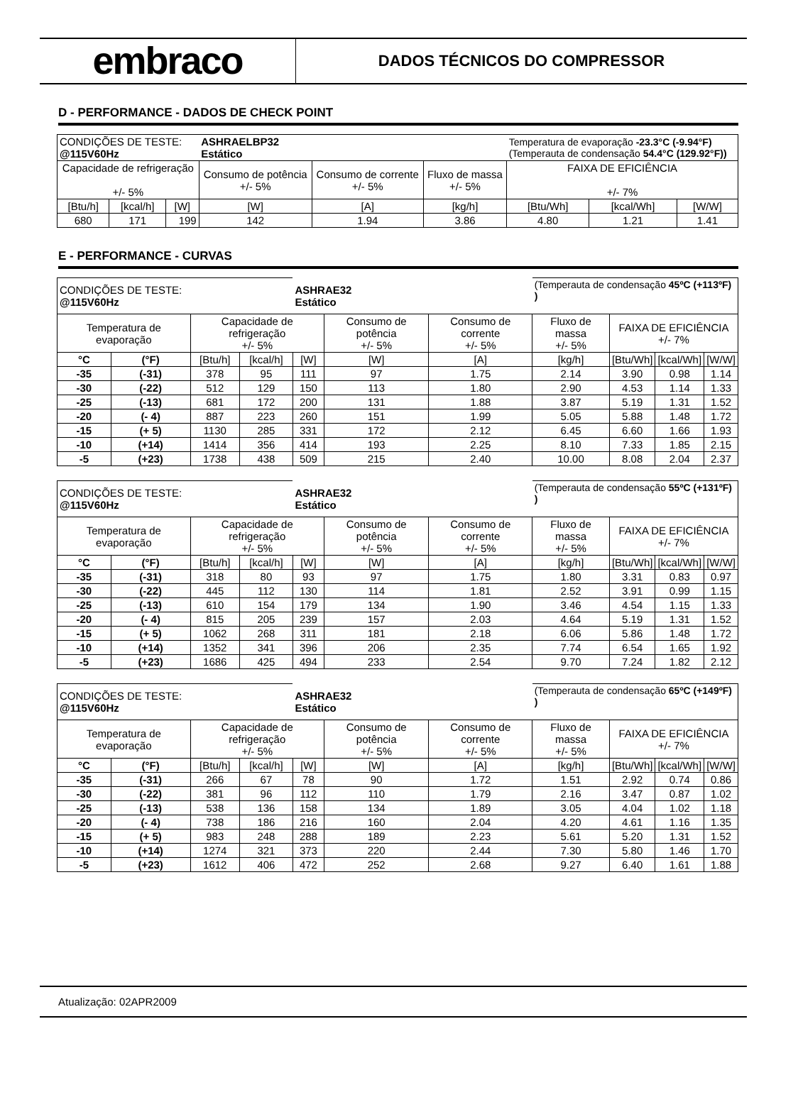embraco
DADOS TÉCNICOS DO COMPRESSOR
D - PERFORMANCE - DADOS DE CHECK POINT
| CONDIÇÕES DE TESTE: @115V60Hz | | | ASHRAELBP32 Estático | | | Temperatura de evaporação -23.3°C (-9.94°F) (Temperauta de condensação 54.4°C (129.92°F)) | | |
| Capacidade de refrigeração +/- 5% | | | Consumo de potência +/- 5% | Consumo de corrente +/- 5% | Fluxo de massa +/- 5% | FAIXA DE EFICIÊNCIA +/- 7% | | |
| [Btu/h] | [kcal/h] | [W] | [W] | [A] | [kg/h] | [Btu/Wh] | [kcal/Wh] | [W/W] |
| 680 | 171 | 199 | 142 | 1.94 | 3.86 | 4.80 | 1.21 | 1.41 |
E - PERFORMANCE - CURVAS
| CONDIÇÕES DE TESTE: @115V60Hz | | | | ASHRAE32 Estático | | | (Temperauta de condensação 45ºC (+113ºF) ) | | | |
| Temperatura de evaporação | | Capacidade de refrigeração +/- 5% | | | Consumo de potência +/- 5% | Consumo de corrente +/- 5% | Fluxo de massa +/- 5% | FAIXA DE EFICIÊNCIA +/- 7% | | |
| °C | (°F) | [Btu/h] | [kcal/h] | [W] | [W] | [A] | [kg/h] | [Btu/Wh] | [kcal/Wh] | [W/W] |
| -35 | (-31) | 378 | 95 | 111 | 97 | 1.75 | 2.14 | 3.90 | 0.98 | 1.14 |
| -30 | (-22) | 512 | 129 | 150 | 113 | 1.80 | 2.90 | 4.53 | 1.14 | 1.33 |
| -25 | (-13) | 681 | 172 | 200 | 131 | 1.88 | 3.87 | 5.19 | 1.31 | 1.52 |
| -20 | (- 4) | 887 | 223 | 260 | 151 | 1.99 | 5.05 | 5.88 | 1.48 | 1.72 |
| -15 | (+ 5) | 1130 | 285 | 331 | 172 | 2.12 | 6.45 | 6.60 | 1.66 | 1.93 |
| -10 | (+14) | 1414 | 356 | 414 | 193 | 2.25 | 8.10 | 7.33 | 1.85 | 2.15 |
| -5 | (+23) | 1738 | 438 | 509 | 215 | 2.40 | 10.00 | 8.08 | 2.04 | 2.37 |
| CONDIÇÕES DE TESTE: @115V60Hz | | | | ASHRAE32 Estático | | | (Temperauta de condensação 55ºC (+131ºF) ) | | | |
| Temperatura de evaporação | | Capacidade de refrigeração +/- 5% | | | Consumo de potência +/- 5% | Consumo de corrente +/- 5% | Fluxo de massa +/- 5% | FAIXA DE EFICIÊNCIA +/- 7% | | |
| °C | (°F) | [Btu/h] | [kcal/h] | [W] | [W] | [A] | [kg/h] | [Btu/Wh] | [kcal/Wh] | [W/W] |
| -35 | (-31) | 318 | 80 | 93 | 97 | 1.75 | 1.80 | 3.31 | 0.83 | 0.97 |
| -30 | (-22) | 445 | 112 | 130 | 114 | 1.81 | 2.52 | 3.91 | 0.99 | 1.15 |
| -25 | (-13) | 610 | 154 | 179 | 134 | 1.90 | 3.46 | 4.54 | 1.15 | 1.33 |
| -20 | (- 4) | 815 | 205 | 239 | 157 | 2.03 | 4.64 | 5.19 | 1.31 | 1.52 |
| -15 | (+ 5) | 1062 | 268 | 311 | 181 | 2.18 | 6.06 | 5.86 | 1.48 | 1.72 |
| -10 | (+14) | 1352 | 341 | 396 | 206 | 2.35 | 7.74 | 6.54 | 1.65 | 1.92 |
| -5 | (+23) | 1686 | 425 | 494 | 233 | 2.54 | 9.70 | 7.24 | 1.82 | 2.12 |
| CONDIÇÕES DE TESTE: @115V60Hz | | | | ASHRAE32 Estático | | | (Temperauta de condensação 65ºC (+149ºF) ) | | | |
| Temperatura de evaporação | | Capacidade de refrigeração +/- 5% | | | Consumo de potência +/- 5% | Consumo de corrente +/- 5% | Fluxo de massa +/- 5% | FAIXA DE EFICIÊNCIA +/- 7% | | |
| °C | (°F) | [Btu/h] | [kcal/h] | [W] | [W] | [A] | [kg/h] | [Btu/Wh] | [kcal/Wh] | [W/W] |
| -35 | (-31) | 266 | 67 | 78 | 90 | 1.72 | 1.51 | 2.92 | 0.74 | 0.86 |
| -30 | (-22) | 381 | 96 | 112 | 110 | 1.79 | 2.16 | 3.47 | 0.87 | 1.02 |
| -25 | (-13) | 538 | 136 | 158 | 134 | 1.89 | 3.05 | 4.04 | 1.02 | 1.18 |
| -20 | (- 4) | 738 | 186 | 216 | 160 | 2.04 | 4.20 | 4.61 | 1.16 | 1.35 |
| -15 | (+ 5) | 983 | 248 | 288 | 189 | 2.23 | 5.61 | 5.20 | 1.31 | 1.52 |
| -10 | (+14) | 1274 | 321 | 373 | 220 | 2.44 | 7.30 | 5.80 | 1.46 | 1.70 |
| -5 | (+23) | 1612 | 406 | 472 | 252 | 2.68 | 9.27 | 6.40 | 1.61 | 1.88 |
Atualização: 02APR2009